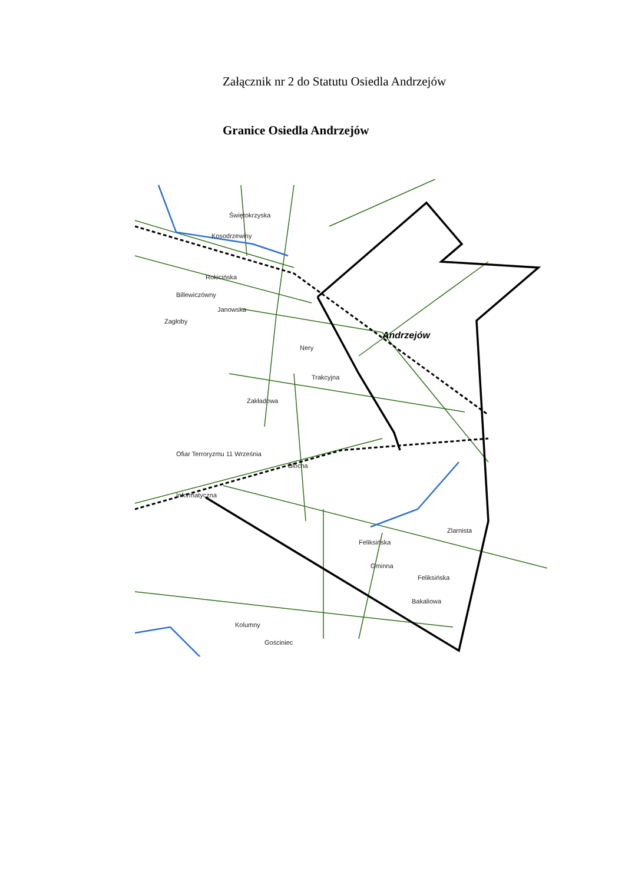Załącznik nr 2 do Statutu Osiedla Andrzejów
Granice Osiedla Andrzejów
Świętokrzyska
Kosodrzewiny
Rokicińska
Billewiczówny
Janowska
Zagłoby
Nery
Trakcyjna
Zakładowa
Ofiar Terroryzmu 11 Września
Blocha
Informatyczna
Feliksińska
Gminna
Feliksińska
Bakaliowa
Kolumny
Gościniec
Zlarnista
Andrzejów